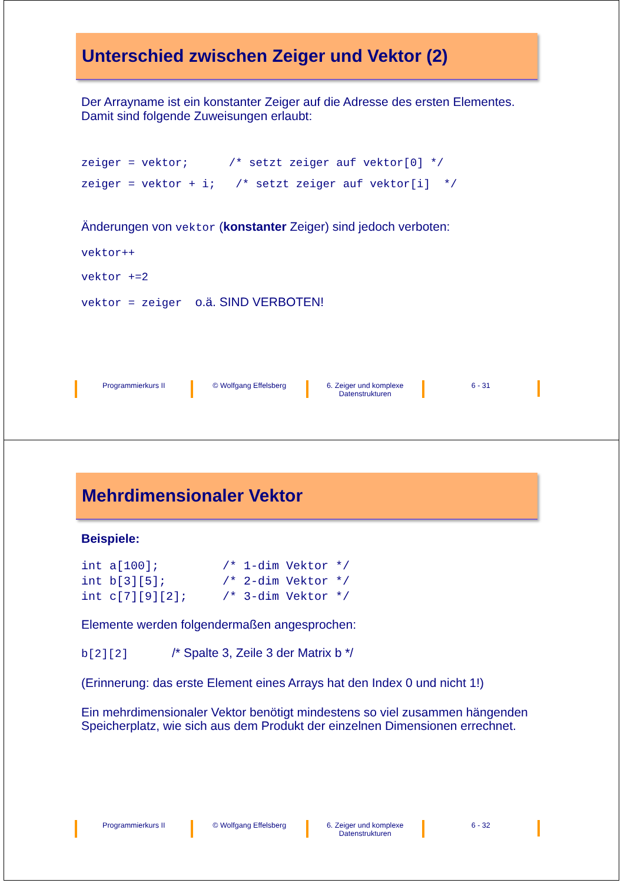Unterschied zwischen Zeiger und Vektor (2)
Der Arrayname ist ein konstanter Zeiger auf die Adresse des ersten Elementes. Damit sind folgende Zuweisungen erlaubt:
zeiger = vektor; /* setzt zeiger auf vektor[0] */ zeiger = vektor + i; /* setzt zeiger auf vektor[i] */
Änderungen von vektor (konstanter Zeiger) sind jedoch verboten:
vektor++ vektor +=2 vektor = zeiger o.ä. SIND VERBOTEN!
Programmierkurs II © Wolfgang Effelsberg 6. Zeiger und komplexe Datenstrukturen
6 - 31
Mehrdimensionaler Vektor
Beispiele:
int a[100]; /* 1-dim Vektor */ int b[3][5]; /* 2-dim Vektor */ int c[7][9][2]; /* 3-dim Vektor */
Elemente werden folgendermaßen angesprochen:
b[2][2] /* Spalte 3, Zeile 3 der Matrix b */
(Erinnerung: das erste Element eines Arrays hat den Index 0 und nicht 1!)
Ein mehrdimensionaler Vektor benötigt mindestens so viel zusammen hängenden Speicherplatz, wie sich aus dem Produkt der einzelnen Dimensionen errechnet.
Programmierkurs II © Wolfgang Effelsberg 6. Zeiger und komplexe Datenstrukturen
6 - 32